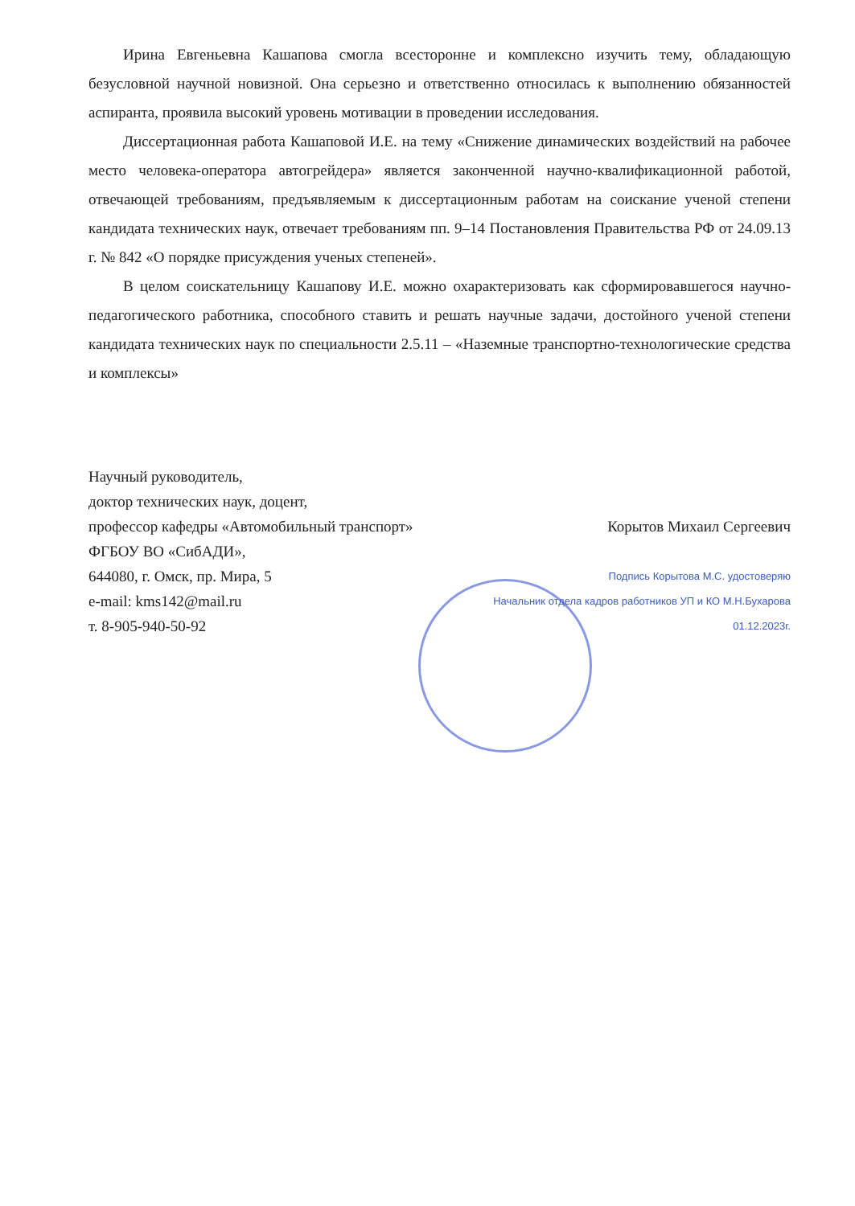Ирина Евгеньевна Кашапова смогла всесторонне и комплексно изучить тему, обладающую безусловной научной новизной. Она серьезно и ответственно относилась к выполнению обязанностей аспиранта, проявила высокий уровень мотивации в проведении исследования.
Диссертационная работа Кашаповой И.Е. на тему «Снижение динамических воздействий на рабочее место человека-оператора автогрейдера» является законченной научно-квалификационной работой, отвечающей требованиям, предъявляемым к диссертационным работам на соискание ученой степени кандидата технических наук, отвечает требованиям пп. 9–14 Постановления Правительства РФ от 24.09.13 г. № 842 «О порядке присуждения ученых степеней».
В целом соискательницу Кашапову И.Е. можно охарактеризовать как сформировавшегося научно-педагогического работника, способного ставить и решать научные задачи, достойного ученой степени кандидата технических наук по специальности 2.5.11 – «Наземные транспортно-технологические средства и комплексы»
Научный руководитель,
доктор технических наук, доцент,
профессор кафедры «Автомобильный транспорт» Корытов Михаил Сергеевич
ФГБОУ ВО «СибАДИ»,
644080, г. Омск, пр. Мира, 5 Подпись Корытова М.С. удостоверяю
e-mail: kms142@mail.ru Начальник отдела кадров работников УП и КО М.Н.Бухарова
т. 8-905-940-50-92 01.12.2023г.